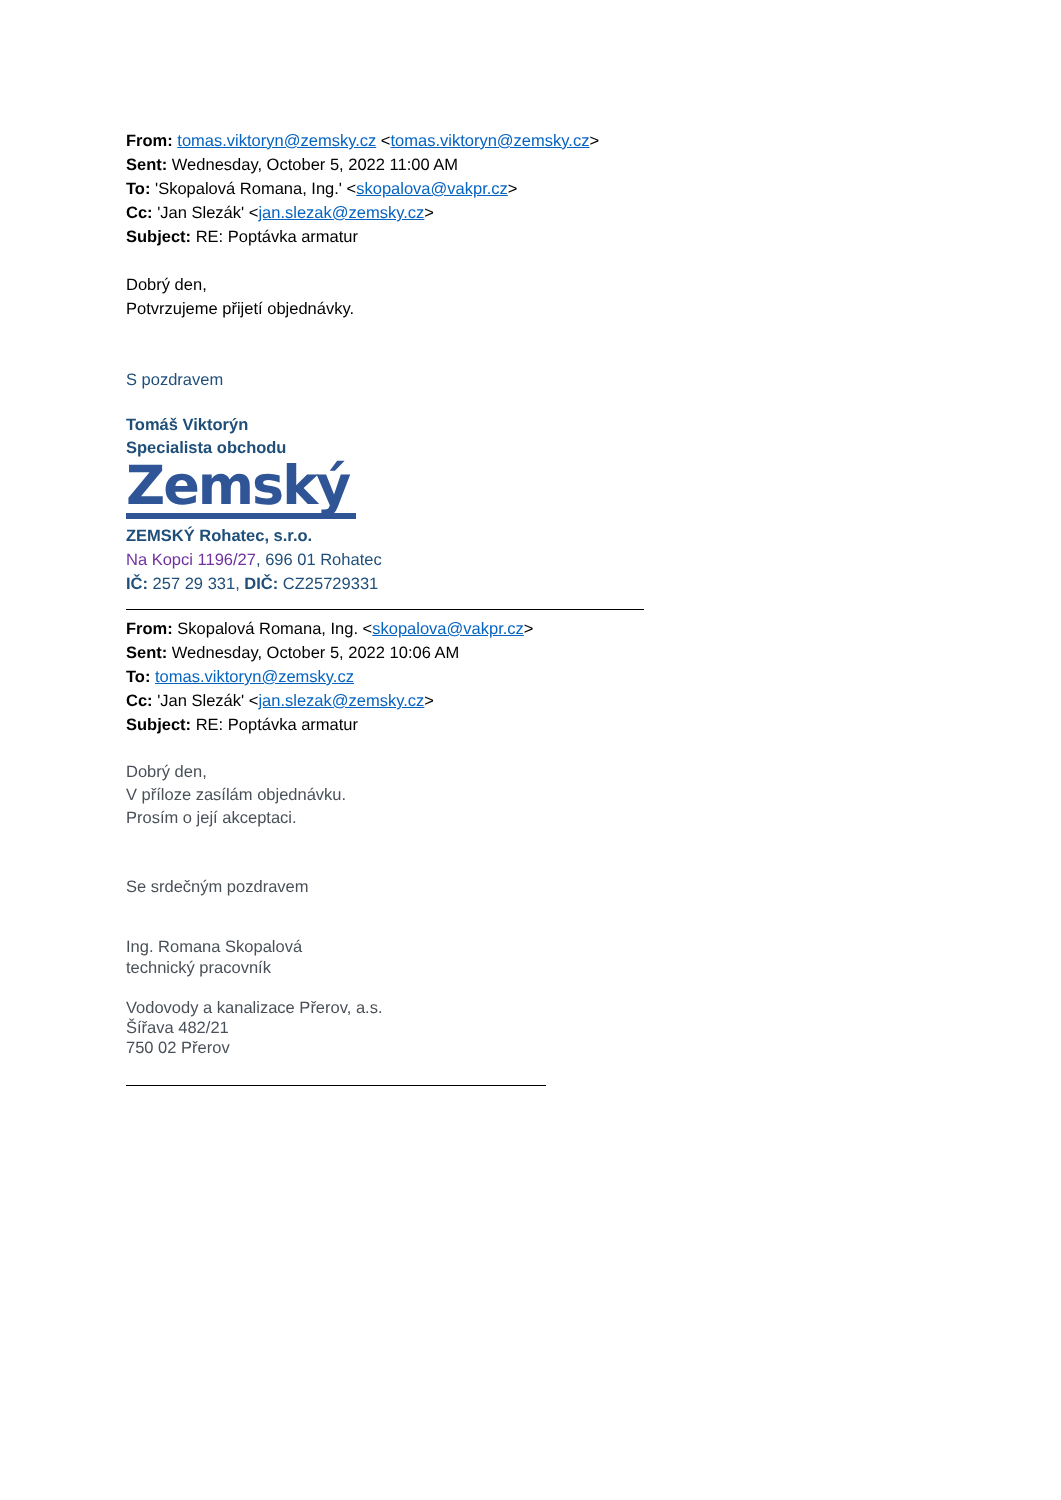From: tomas.viktoryn@zemsky.cz <tomas.viktoryn@zemsky.cz>
Sent: Wednesday, October 5, 2022 11:00 AM
To: 'Skopalová Romana, Ing.' <skopalova@vakpr.cz>
Cc: 'Jan Slezák' <jan.slezak@zemsky.cz>
Subject: RE: Poptávka armatur
Dobrý den,
Potvrzujeme přijetí objednávky.
S pozdravem
Tomáš Viktorýn
Specialista obchodu
Zemský
ZEMSKÝ Rohatec, s.r.o.
Na Kopci 1196/27, 696 01 Rohatec
IČ: 257 29 331, DIČ: CZ25729331
From: Skopalová Romana, Ing. <skopalova@vakpr.cz>
Sent: Wednesday, October 5, 2022 10:06 AM
To: tomas.viktoryn@zemsky.cz
Cc: 'Jan Slezák' <jan.slezak@zemsky.cz>
Subject: RE: Poptávka armatur
Dobrý den,
V příloze zasílám objednávku.
Prosím o její akceptaci.
Se srdečným pozdravem
Ing. Romana Skopalová
technický pracovník
Vodovody a kanalizace Přerov, a.s.
Šířava 482/21
750 02 Přerov